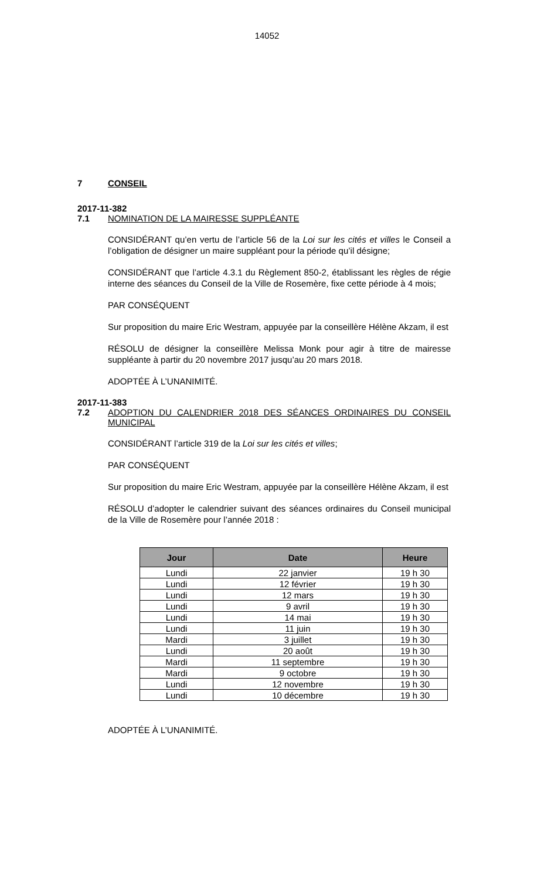14052
7 CONSEIL
2017-11-382
7.1 NOMINATION DE LA MAIRESSE SUPPLÉANTE
CONSIDÉRANT qu’en vertu de l’article 56 de la Loi sur les cités et villes le Conseil a l’obligation de désigner un maire suppléant pour la période qu’il désigne;
CONSIDÉRANT que l’article 4.3.1 du Règlement 850-2, établissant les règles de régie interne des séances du Conseil de la Ville de Rosemère, fixe cette période à 4 mois;
PAR CONSÉQUENT
Sur proposition du maire Eric Westram, appuyée par la conseillère Hélène Akzam, il est
RÉSOLU de désigner la conseillère Melissa Monk pour agir à titre de mairesse suppléante à partir du 20 novembre 2017 jusqu’au 20 mars 2018.
ADOPTÉE À L’UNANIMITÉ.
2017-11-383
7.2 ADOPTION DU CALENDRIER 2018 DES SÉANCES ORDINAIRES DU CONSEIL MUNICIPAL
CONSIDÉRANT l’article 319 de la Loi sur les cités et villes;
PAR CONSÉQUENT
Sur proposition du maire Eric Westram, appuyée par la conseillère Hélène Akzam, il est
RÉSOLU d’adopter le calendrier suivant des séances ordinaires du Conseil municipal de la Ville de Rosemère pour l’année 2018 :
| Jour | Date | Heure |
| --- | --- | --- |
| Lundi | 22 janvier | 19 h 30 |
| Lundi | 12 février | 19 h 30 |
| Lundi | 12 mars | 19 h 30 |
| Lundi | 9 avril | 19 h 30 |
| Lundi | 14 mai | 19 h 30 |
| Lundi | 11 juin | 19 h 30 |
| Mardi | 3 juillet | 19 h 30 |
| Lundi | 20 août | 19 h 30 |
| Mardi | 11 septembre | 19 h 30 |
| Mardi | 9 octobre | 19 h 30 |
| Lundi | 12 novembre | 19 h 30 |
| Lundi | 10 décembre | 19 h 30 |
ADOPTÉE À L’UNANIMITÉ.